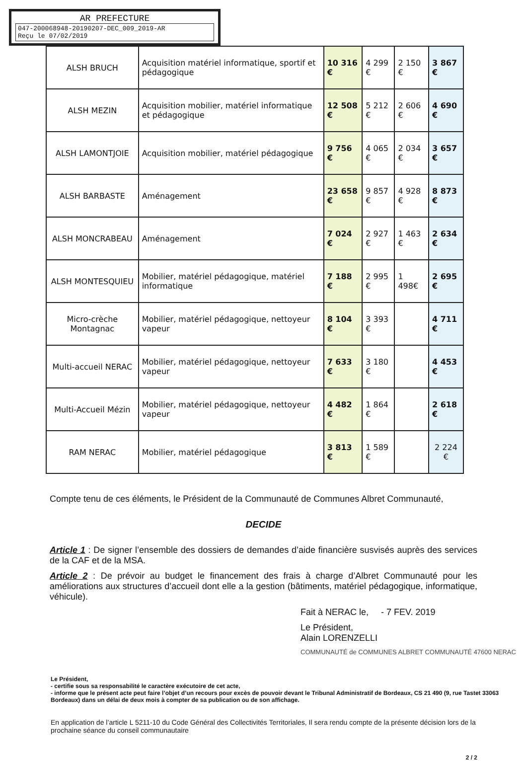AR PREFECTURE
047-200068948-20190207-DEC_009_2019-AR
Reçu le 07/02/2019
| ALSH BRUCH | Acquisition matériel informatique, sportif et pédagogique | 10 316 € | 4 299 € | 2 150 € | 3 867 € |
| ALSH MEZIN | Acquisition mobilier, matériel informatique et pédagogique | 12 508 € | 5 212 € | 2 606 € | 4 690 € |
| ALSH LAMONTJOIE | Acquisition mobilier, matériel pédagogique | 9 756 € | 4 065 € | 2 034 € | 3 657 € |
| ALSH BARBASTE | Aménagement | 23 658 € | 9 857 € | 4 928 € | 8 873 € |
| ALSH MONCRABEAU | Aménagement | 7 024 € | 2 927 € | 1 463 € | 2 634 € |
| ALSH MONTESQUIEU | Mobilier, matériel pédagogique, matériel informatique | 7 188 € | 2 995 € | 1 498€ | 2 695 € |
| Micro-crèche Montagnac | Mobilier, matériel pédagogique, nettoyeur vapeur | 8 104 € | 3 393 € | | 4 711 € |
| Multi-accueil NERAC | Mobilier, matériel pédagogique, nettoyeur vapeur | 7 633 € | 3 180 € | | 4 453 € |
| Multi-Accueil Mézin | Mobilier, matériel pédagogique, nettoyeur vapeur | 4 482 € | 1 864 € | | 2 618 € |
| RAM NERAC | Mobilier, matériel pédagogique | 3 813 € | 1 589 € | | 2 224 € |
Compte tenu de ces éléments, le Président de la Communauté de Communes Albret Communauté,
DECIDE
Article 1 : De signer l’ensemble des dossiers de demandes d’aide financière susvisés auprès des services de la CAF et de la MSA.
Article 2 : De prévoir au budget le financement des frais à charge d’Albret Communauté pour les améliorations aux structures d’accueil dont elle a la gestion (bâtiments, matériel pédagogique, informatique, véhicule).
Fait à NERAC le, - 7 FEV. 2019
Le Président,
Alain LORENZELLI
COMMUNAUTÉ de COMMUNES ALBRET COMMUNAUTÉ 47600 NERAC
Le Président,
- certifie sous sa responsabilité le caractère exécutoire de cet acte,
- informe que le présent acte peut faire l’objet d’un recours pour excès de pouvoir devant le Tribunal Administratif de Bordeaux, CS 21 490 (9, rue Tastet 33063 Bordeaux) dans un délai de deux mois à compter de sa publication ou de son affichage.
En application de l’article L 5211-10 du Code Général des Collectivités Territoriales, Il sera rendu compte de la présente décision lors de la prochaine séance du conseil communautaire
2 / 2